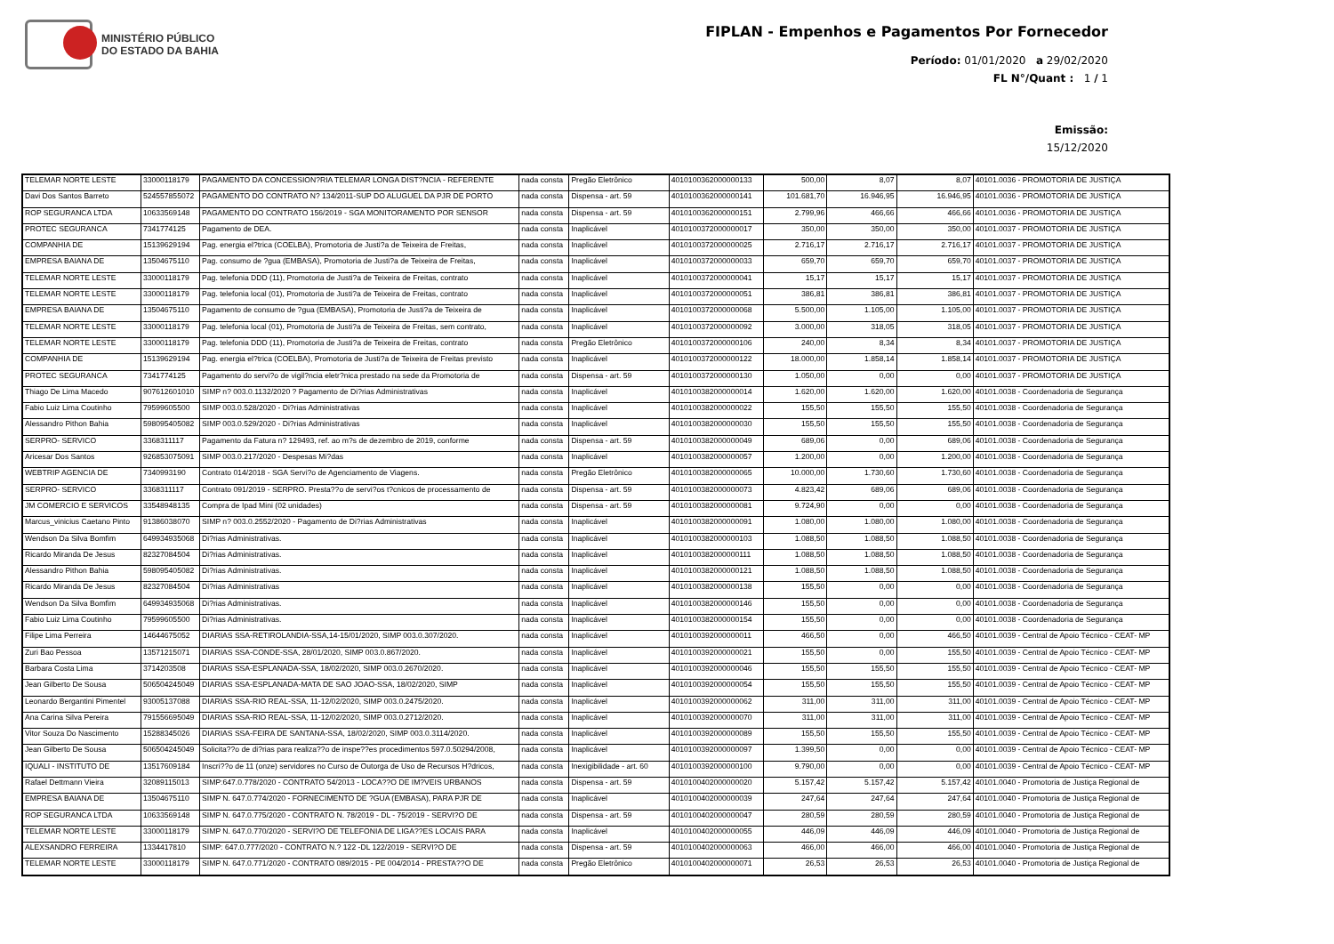MINISTÉRIO PÚBLICO
DO ESTADO DA BAHIA
FIPLAN - Empenhos e Pagamentos Por Fornecedor
Período: 01/01/2020 a 29/02/2020
FL N°/Quant : 1 / 1
Emissão:
15/12/2020
| TELEMAR NORTE LESTE | 33000118179 | PAGAMENTO DA CONCESSION?RIA TELEMAR LONGA DIST?NCIA - REFERENTE | nada consta | Pregão Eletrônico | 4010100362000000133 | 500,00 | 8,07 | 8,07 | 40101.0036 - PROMOTORIA DE JUSTIÇA |
| Davi Dos Santos Barreto | 524557855072 | PAGAMENTO DO CONTRATO N? 134/2011-SUP DO ALUGUEL DA PJR DE PORTO | nada consta | Dispensa - art. 59 | 4010100362000000141 | 101.681,70 | 16.946,95 | 16.946,95 | 40101.0036 - PROMOTORIA DE JUSTIÇA |
| ROP SEGURANCA LTDA | 10633569148 | PAGAMENTO DO CONTRATO 156/2019 - SGA MONITORAMENTO POR SENSOR | nada consta | Dispensa - art. 59 | 4010100362000000151 | 2.799,96 | 466,66 | 466,66 | 40101.0036 - PROMOTORIA DE JUSTIÇA |
| PROTEC SEGURANCA | 7341774125 | Pagamento de DEA. | nada consta | Inaplicável | 4010100372000000017 | 350,00 | 350,00 | 350,00 | 40101.0037 - PROMOTORIA DE JUSTIÇA |
| COMPANHIA DE | 15139629194 | Pag. energia el?trica (COELBA), Promotoria de Justi?a de Teixeira de Freitas, | nada consta | Inaplicável | 4010100372000000025 | 2.716,17 | 2.716,17 | 2.716,17 | 40101.0037 - PROMOTORIA DE JUSTIÇA |
| EMPRESA BAIANA DE | 13504675110 | Pag. consumo de ?gua (EMBASA), Promotoria de Justi?a de Teixeira de Freitas, | nada consta | Inaplicável | 4010100372000000033 | 659,70 | 659,70 | 659,70 | 40101.0037 - PROMOTORIA DE JUSTIÇA |
| TELEMAR NORTE LESTE | 33000118179 | Pag. telefonia DDD (11), Promotoria de Justi?a de Teixeira de Freitas, contrato | nada consta | Inaplicável | 4010100372000000041 | 15,17 | 15,17 | 15,17 | 40101.0037 - PROMOTORIA DE JUSTIÇA |
| TELEMAR NORTE LESTE | 33000118179 | Pag. telefonia local (01), Promotoria de Justi?a de Teixeira de Freitas, contrato | nada consta | Inaplicável | 4010100372000000051 | 386,81 | 386,81 | 386,81 | 40101.0037 - PROMOTORIA DE JUSTIÇA |
| EMPRESA BAIANA DE | 13504675110 | Pagamento de consumo de ?gua (EMBASA), Promotoria de Justi?a de Teixeira de | nada consta | Inaplicável | 4010100372000000068 | 5.500,00 | 1.105,00 | 1.105,00 | 40101.0037 - PROMOTORIA DE JUSTIÇA |
| TELEMAR NORTE LESTE | 33000118179 | Pag. telefonia local (01), Promotoria de Justi?a de Teixeira de Freitas, sem contrato, | nada consta | Inaplicável | 4010100372000000092 | 3.000,00 | 318,05 | 318,05 | 40101.0037 - PROMOTORIA DE JUSTIÇA |
| TELEMAR NORTE LESTE | 33000118179 | Pag. telefonia DDD (11), Promotoria de Justi?a de Teixeira de Freitas, contrato | nada consta | Pregão Eletrônico | 4010100372000000106 | 240,00 | 8,34 | 8,34 | 40101.0037 - PROMOTORIA DE JUSTIÇA |
| COMPANHIA DE | 15139629194 | Pag. energia el?trica (COELBA), Promotoria de Justi?a de Teixeira de Freitas previsto | nada consta | Inaplicável | 4010100372000000122 | 18.000,00 | 1.858,14 | 1.858,14 | 40101.0037 - PROMOTORIA DE JUSTIÇA |
| PROTEC SEGURANCA | 7341774125 | Pagamento do servi?o de vigil?ncia eletr?nica prestado na sede da Promotoria de | nada consta | Dispensa - art. 59 | 4010100372000000130 | 1.050,00 | 0,00 | 0,00 | 40101.0037 - PROMOTORIA DE JUSTIÇA |
| Thiago De Lima Macedo | 907612601010 | SIMP n? 003.0.1132/2020 ? Pagamento de Di?rias Administrativas | nada consta | Inaplicável | 4010100382000000014 | 1.620,00 | 1.620,00 | 1.620,00 | 40101.0038 - Coordenadoria de Segurança |
| Fabio Luiz Lima Coutinho | 79599605500 | SIMP 003.0.528/2020 - Di?rias Administrativas | nada consta | Inaplicável | 4010100382000000022 | 155,50 | 155,50 | 155,50 | 40101.0038 - Coordenadoria de Segurança |
| Alessandro Pithon Bahia | 598095405082 | SIMP 003.0.529/2020 - Di?rias Administrativas | nada consta | Inaplicável | 4010100382000000030 | 155,50 | 155,50 | 155,50 | 40101.0038 - Coordenadoria de Segurança |
| SERPRO- SERVICO | 3368311117 | Pagamento da Fatura n? 129493, ref. ao m?s de dezembro de 2019, conforme | nada consta | Dispensa - art. 59 | 4010100382000000049 | 689,06 | 0,00 | 689,06 | 40101.0038 - Coordenadoria de Segurança |
| Aricesar Dos Santos | 926853075091 | SIMP 003.0.217/2020 - Despesas Mi?das | nada consta | Inaplicável | 4010100382000000057 | 1.200,00 | 0,00 | 1.200,00 | 40101.0038 - Coordenadoria de Segurança |
| WEBTRIP AGENCIA DE | 7340993190 | Contrato 014/2018 - SGA Servi?o de Agenciamento de Viagens. | nada consta | Pregão Eletrônico | 4010100382000000065 | 10.000,00 | 1.730,60 | 1.730,60 | 40101.0038 - Coordenadoria de Segurança |
| SERPRO- SERVICO | 3368311117 | Contrato 091/2019 - SERPRO. Presta??o de servi?os t?cnicos de processamento de | nada consta | Dispensa - art. 59 | 4010100382000000073 | 4.823,42 | 689,06 | 689,06 | 40101.0038 - Coordenadoria de Segurança |
| JM COMERCIO E SERVICOS | 33548948135 | Compra de Ipad Mini (02 unidades) | nada consta | Dispensa - art. 59 | 4010100382000000081 | 9.724,90 | 0,00 | 0,00 | 40101.0038 - Coordenadoria de Segurança |
| Marcus_vinicius Caetano Pinto | 91386038070 | SIMP n? 003.0.2552/2020 - Pagamento de Di?rias Administrativas | nada consta | Inaplicável | 4010100382000000091 | 1.080,00 | 1.080,00 | 1.080,00 | 40101.0038 - Coordenadoria de Segurança |
| Wendson Da Silva Bomfim | 649934935068 | Di?rias Administrativas. | nada consta | Inaplicável | 4010100382000000103 | 1.088,50 | 1.088,50 | 1.088,50 | 40101.0038 - Coordenadoria de Segurança |
| Ricardo Miranda De Jesus | 82327084504 | Di?rias Administrativas. | nada consta | Inaplicável | 4010100382000000111 | 1.088,50 | 1.088,50 | 1.088,50 | 40101.0038 - Coordenadoria de Segurança |
| Alessandro Pithon Bahia | 598095405082 | Di?rias Administrativas. | nada consta | Inaplicável | 4010100382000000121 | 1.088,50 | 1.088,50 | 1.088,50 | 40101.0038 - Coordenadoria de Segurança |
| Ricardo Miranda De Jesus | 82327084504 | Di?rias Administrativas | nada consta | Inaplicável | 4010100382000000138 | 155,50 | 0,00 | 0,00 | 40101.0038 - Coordenadoria de Segurança |
| Wendson Da Silva Bomfim | 649934935068 | Di?rias Administrativas. | nada consta | Inaplicável | 4010100382000000146 | 155,50 | 0,00 | 0,00 | 40101.0038 - Coordenadoria de Segurança |
| Fabio Luiz Lima Coutinho | 79599605500 | Di?rias Administrativas. | nada consta | Inaplicável | 4010100382000000154 | 155,50 | 0,00 | 0,00 | 40101.0038 - Coordenadoria de Segurança |
| Filipe Lima Perreira | 14644675052 | DIARIAS SSA-RETIROLANDIA-SSA,14-15/01/2020, SIMP 003.0.307/2020. | nada consta | Inaplicável | 4010100392000000011 | 466,50 | 0,00 | 466,50 | 40101.0039 - Central de Apoio Técnico - CEAT- MP |
| Zuri Bao Pessoa | 13571215071 | DIARIAS SSA-CONDE-SSA, 28/01/2020, SIMP 003.0.867/2020. | nada consta | Inaplicável | 4010100392000000021 | 155,50 | 0,00 | 155,50 | 40101.0039 - Central de Apoio Técnico - CEAT- MP |
| Barbara Costa Lima | 3714203508 | DIARIAS SSA-ESPLANADA-SSA, 18/02/2020, SIMP 003.0.2670/2020. | nada consta | Inaplicável | 4010100392000000046 | 155,50 | 155,50 | 155,50 | 40101.0039 - Central de Apoio Técnico - CEAT- MP |
| Jean Gilberto De Sousa | 506504245049 | DIARIAS SSA-ESPLANADA-MATA DE SAO JOAO-SSA, 18/02/2020, SIMP | nada consta | Inaplicável | 4010100392000000054 | 155,50 | 155,50 | 155,50 | 40101.0039 - Central de Apoio Técnico - CEAT- MP |
| Leonardo Bergantini Pimentel | 93005137088 | DIARIAS SSA-RIO REAL-SSA, 11-12/02/2020, SIMP 003.0.2475/2020. | nada consta | Inaplicável | 4010100392000000062 | 311,00 | 311,00 | 311,00 | 40101.0039 - Central de Apoio Técnico - CEAT- MP |
| Ana Carina Silva Pereira | 791556695049 | DIARIAS SSA-RIO REAL-SSA, 11-12/02/2020, SIMP 003.0.2712/2020. | nada consta | Inaplicável | 4010100392000000070 | 311,00 | 311,00 | 311,00 | 40101.0039 - Central de Apoio Técnico - CEAT- MP |
| Vitor Souza Do Nascimento | 15288345026 | DIARIAS SSA-FEIRA DE SANTANA-SSA, 18/02/2020, SIMP 003.0.3114/2020. | nada consta | Inaplicável | 4010100392000000089 | 155,50 | 155,50 | 155,50 | 40101.0039 - Central de Apoio Técnico - CEAT- MP |
| Jean Gilberto De Sousa | 506504245049 | Solicita??o de di?rias para realiza??o de inspe??es procedimentos 597.0.50294/2008, | nada consta | Inaplicável | 4010100392000000097 | 1.399,50 | 0,00 | 0,00 | 40101.0039 - Central de Apoio Técnico - CEAT- MP |
| IQUALI - INSTITUTO DE | 13517609184 | Inscri??o de 11 (onze) servidores no Curso de Outorga de Uso de Recursos H?dricos, | nada consta | Inexigibilidade - art. 60 | 4010100392000000100 | 9.790,00 | 0,00 | 0,00 | 40101.0039 - Central de Apoio Técnico - CEAT- MP |
| Rafael Dettmann Vieira | 32089115013 | SIMP:647.0.778/2020 - CONTRATO 54/2013 - LOCA??O DE IM?VEIS URBANOS | nada consta | Dispensa - art. 59 | 4010100402000000020 | 5.157,42 | 5.157,42 | 5.157,42 | 40101.0040 - Promotoria de Justiça Regional de |
| EMPRESA BAIANA DE | 13504675110 | SIMP N. 647.0.774/2020 - FORNECIMENTO DE ?GUA (EMBASA), PARA PJR DE | nada consta | Inaplicável | 4010100402000000039 | 247,64 | 247,64 | 247,64 | 40101.0040 - Promotoria de Justiça Regional de |
| ROP SEGURANCA LTDA | 10633569148 | SIMP N. 647.0.775/2020 - CONTRATO N. 78/2019 - DL - 75/2019 - SERVI?O DE | nada consta | Dispensa - art. 59 | 4010100402000000047 | 280,59 | 280,59 | 280,59 | 40101.0040 - Promotoria de Justiça Regional de |
| TELEMAR NORTE LESTE | 33000118179 | SIMP N. 647.0.770/2020 - SERVI?O DE TELEFONIA DE LIGA??ES LOCAIS PARA | nada consta | Inaplicável | 4010100402000000055 | 446,09 | 446,09 | 446,09 | 40101.0040 - Promotoria de Justiça Regional de |
| ALEXSANDRO FERREIRA | 1334417810 | SIMP: 647.0.777/2020 - CONTRATO N.? 122 -DL 122/2019 - SERVI?O DE | nada consta | Dispensa - art. 59 | 4010100402000000063 | 466,00 | 466,00 | 466,00 | 40101.0040 - Promotoria de Justiça Regional de |
| TELEMAR NORTE LESTE | 33000118179 | SIMP N. 647.0.771/2020 - CONTRATO 089/2015 - PE 004/2014 - PRESTA??O DE | nada consta | Pregão Eletrônico | 4010100402000000071 | 26,53 | 26,53 | 26,53 | 40101.0040 - Promotoria de Justiça Regional de |